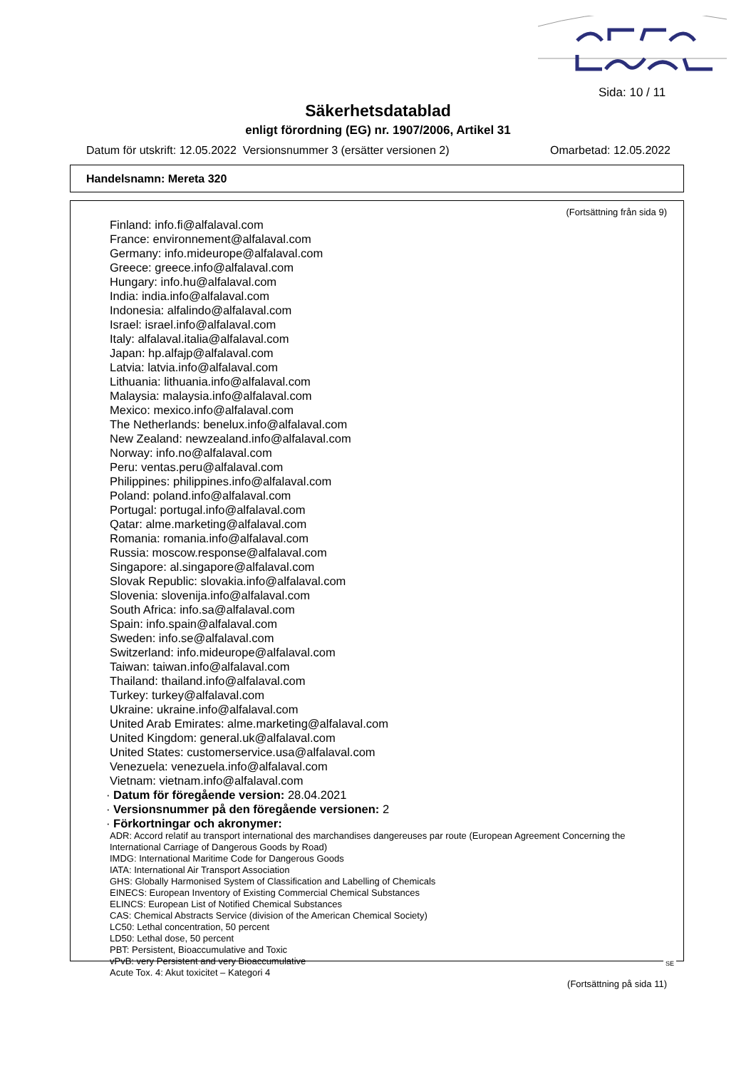Sida: 10 / 11
Säkerhetsdatablad
enligt förordning (EG) nr. 1907/2006, Artikel 31
Datum för utskrift: 12.05.2022 Versionsnummer 3 (ersätter versionen 2) Omarbetad: 12.05.2022
Handelsnamn: Mereta 320
(Fortsättning från sida 9)
Finland: info.fi@alfalaval.com
France: environnement@alfalaval.com
Germany: info.mideurope@alfalaval.com
Greece: greece.info@alfalaval.com
Hungary: info.hu@alfalaval.com
India: india.info@alfalaval.com
Indonesia: alfalindo@alfalaval.com
Israel: israel.info@alfalaval.com
Italy: alfalaval.italia@alfalaval.com
Japan: hp.alfajp@alfalaval.com
Latvia: latvia.info@alfalaval.com
Lithuania: lithuania.info@alfalaval.com
Malaysia: malaysia.info@alfalaval.com
Mexico: mexico.info@alfalaval.com
The Netherlands: benelux.info@alfalaval.com
New Zealand: newzealand.info@alfalaval.com
Norway: info.no@alfalaval.com
Peru: ventas.peru@alfalaval.com
Philippines: philippines.info@alfalaval.com
Poland: poland.info@alfalaval.com
Portugal: portugal.info@alfalaval.com
Qatar: alme.marketing@alfalaval.com
Romania: romania.info@alfalaval.com
Russia: moscow.response@alfalaval.com
Singapore: al.singapore@alfalaval.com
Slovak Republic: slovakia.info@alfalaval.com
Slovenia: slovenija.info@alfalaval.com
South Africa: info.sa@alfalaval.com
Spain: info.spain@alfalaval.com
Sweden: info.se@alfalaval.com
Switzerland: info.mideurope@alfalaval.com
Taiwan: taiwan.info@alfalaval.com
Thailand: thailand.info@alfalaval.com
Turkey: turkey@alfalaval.com
Ukraine: ukraine.info@alfalaval.com
United Arab Emirates: alme.marketing@alfalaval.com
United Kingdom: general.uk@alfalaval.com
United States: customerservice.usa@alfalaval.com
Venezuela: venezuela.info@alfalaval.com
Vietnam: vietnam.info@alfalaval.com
· Datum för föregående version: 28.04.2021
· Versionsnummer på den föregående versionen: 2
· Förkortningar och akronymer:
ADR: Accord relatif au transport international des marchandises dangereuses par route (European Agreement Concerning the International Carriage of Dangerous Goods by Road)
IMDG: International Maritime Code for Dangerous Goods
IATA: International Air Transport Association
GHS: Globally Harmonised System of Classification and Labelling of Chemicals
EINECS: European Inventory of Existing Commercial Chemical Substances
ELINCS: European List of Notified Chemical Substances
CAS: Chemical Abstracts Service (division of the American Chemical Society)
LC50: Lethal concentration, 50 percent
LD50: Lethal dose, 50 percent
PBT: Persistent, Bioaccumulative and Toxic
vPvB: very Persistent and very Bioaccumulative
Acute Tox. 4: Akut toxicitet – Kategori 4
(Fortsättning på sida 11)
SE